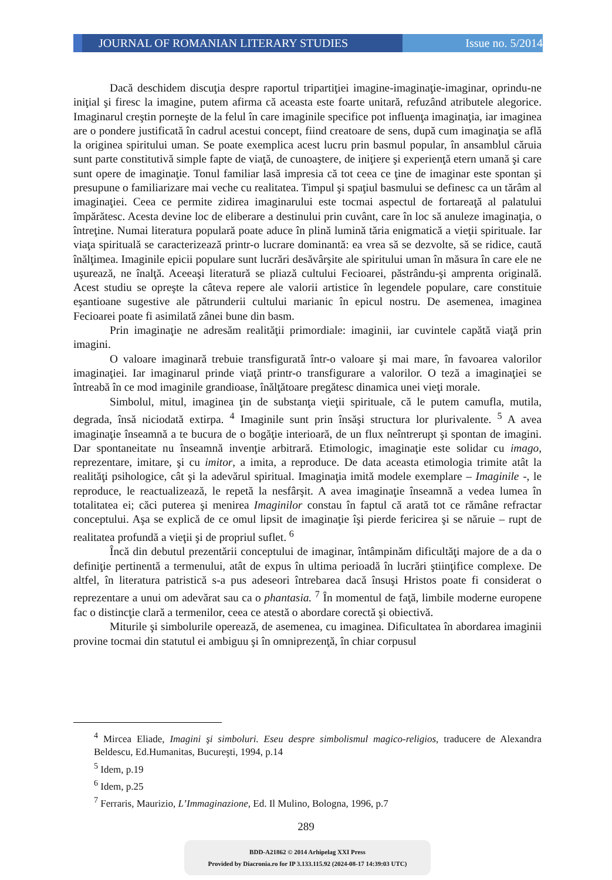JOURNAL OF ROMANIAN LITERARY STUDIES
Issue no. 5/2014
Dacă deschidem discuţia despre raportul tripartiţiei imagine-imaginaţie-imaginar, oprindu-ne iniţial şi firesc la imagine, putem afirma că aceasta este foarte unitară, refuzând atributele alegorice. Imaginarul creştin porneşte de la felul în care imaginile specifice pot influenţa imaginaţia, iar imaginea are o pondere justificată în cadrul acestui concept, fiind creatoare de sens, după cum imaginaţia se află la originea spiritului uman. Se poate exemplica acest lucru prin basmul popular, în ansamblul căruia sunt parte constitutivă simple fapte de viaţă, de cunoaştere, de iniţiere şi experienţă etern umană şi care sunt opere de imaginaţie. Tonul familiar lasă impresia că tot ceea ce ţine de imaginar este spontan şi presupune o familiarizare mai veche cu realitatea. Timpul şi spaţiul basmului se definesc ca un tărâm al imaginaţiei. Ceea ce permite zidirea imaginarului este tocmai aspectul de fortareaţă al palatului împărătesc. Acesta devine loc de eliberare a destinului prin cuvânt, care în loc să anuleze imaginaţia, o întreţine. Numai literatura populară poate aduce în plină lumină tăria enigmatică a vieţii spirituale. Iar viaţa spirituală se caracterizează printr-o lucrare dominantă: ea vrea să se dezvolte, să se ridice, caută înălţimea. Imaginile epicii populare sunt lucrări desăvârşite ale spiritului uman în măsura în care ele ne uşurează, ne înalţă. Aceeaşi literatură se pliază cultului Fecioarei, păstrându-şi amprenta originală. Acest studiu se opreşte la câteva repere ale valorii artistice în legendele populare, care constituie eşantioane sugestive ale pătrunderii cultului marianic în epicul nostru. De asemenea, imaginea Fecioarei poate fi asimilată zânei bune din basm.
Prin imaginaţie ne adresăm realităţii primordiale: imaginii, iar cuvintele capătă viaţă prin imagini.
O valoare imaginară trebuie transfigurată într-o valoare şi mai mare, în favoarea valorilor imaginaţiei. Iar imaginarul prinde viaţă printr-o transfigurare a valorilor. O teză a imaginaţiei se întreabă în ce mod imaginile grandioase, înălţătoare pregătesc dinamica unei vieţi morale.
Simbolul, mitul, imaginea ţin de substanţa vieţii spirituale, că le putem camufla, mutila, degrada, însă niciodată extirpa. <sup>4</sup> Imaginile sunt prin însăşi structura lor plurivalente. <sup>5</sup> A avea imaginaţie înseamnă a te bucura de o bogăţie interioară, de un flux neîntrerupt şi spontan de imagini. Dar spontaneitate nu înseamnă invenţie arbitrară. Etimologic, imaginaţie este solidar cu imago, reprezentare, imitare, şi cu imitor, a imita, a reproduce. De data aceasta etimologia trimite atât la realităţi psihologice, cât şi la adevărul spiritual. Imaginaţia imită modele exemplare – Imaginile -, le reproduce, le reactualizează, le repetă la nesfârşit. A avea imaginaţie înseamnă a vedea lumea în totalitatea ei; căci puterea şi menirea Imaginilor constau în faptul că arată tot ce rămâne refractar conceptului. Aşa se explică de ce omul lipsit de imaginaţie îşi pierde fericirea şi se năruie – rupt de realitatea profundă a vieţii şi de propriul suflet. <sup>6</sup>
Încă din debutul prezentării conceptului de imaginar, întâmpinăm dificultăţi majore de a da o definiţie pertinentă a termenului, atât de expus în ultima perioadă în lucrări ştiinţifice complexe. De altfel, în literatura patristică s-a pus adeseori întrebarea dacă însuşi Hristos poate fi considerat o reprezentare a unui om adevărat sau ca o phantasia. <sup>7</sup> În momentul de faţă, limbile moderne europene fac o distincţie clară a termenilor, ceea ce atestă o abordare corectă şi obiectivă.
Miturile şi simbolurile operează, de asemenea, cu imaginea. Dificultatea în abordarea imaginii provine tocmai din statutul ei ambiguu şi în omniprezenţă, în chiar corpusul
<sup>4</sup> Mircea Eliade, Imagini şi simboluri. Eseu despre simbolismul magico-religios, traducere de Alexandra Beldescu, Ed.Humanitas, Bucureşti, 1994, p.14
<sup>5</sup> Idem, p.19
<sup>6</sup> Idem, p.25
<sup>7</sup> Ferraris, Maurizio, L’Immaginazione, Ed. Il Mulino, Bologna, 1996, p.7
289
BDD-A21862 © 2014 Arhipelag XXI Press
Provided by Diacronia.ro for IP 3.133.115.92 (2024-08-17 14:39:03 UTC)